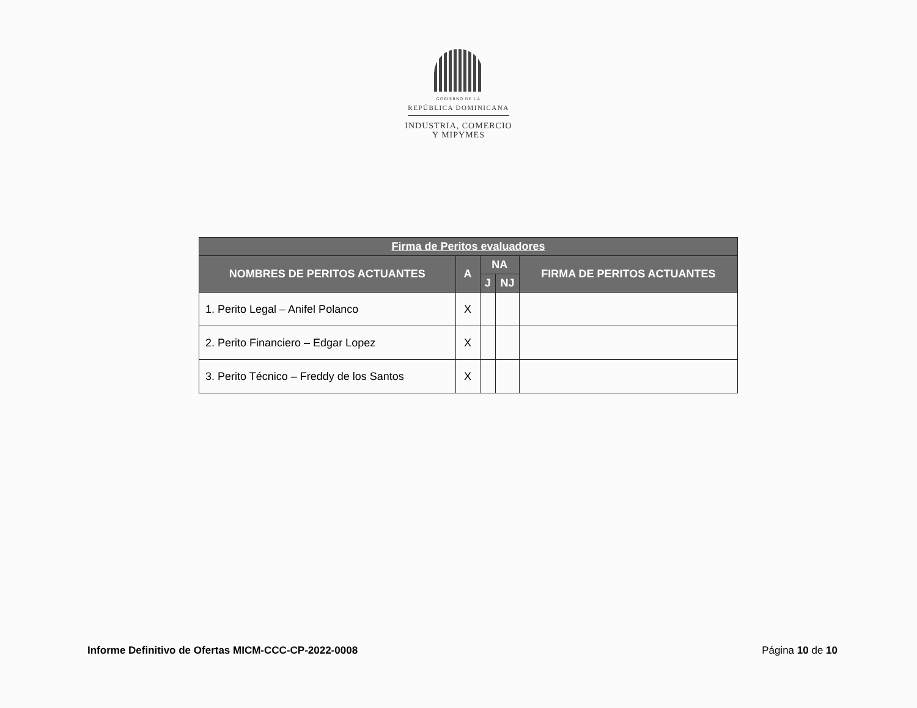GOBIERNO DE LA
REPÚBLICA DOMINICANA
INDUSTRIA, COMERCIO
Y MIPYMES
| Firma de Peritos evaluadores | | | | |
| --- | --- | --- | --- | --- |
| NOMBRES DE PERITOS ACTUANTES | A | NA | | FIRMA DE PERITOS ACTUANTES |
| | | J | NJ | |
| 1. Perito Legal – Anifel Polanco | X | | | |
| 2. Perito Financiero – Edgar Lopez | X | | | |
| 3. Perito Técnico – Freddy de los Santos | X | | | |
Informe Definitivo de Ofertas MICM-CCC-CP-2022-0008 Página 10 de 10